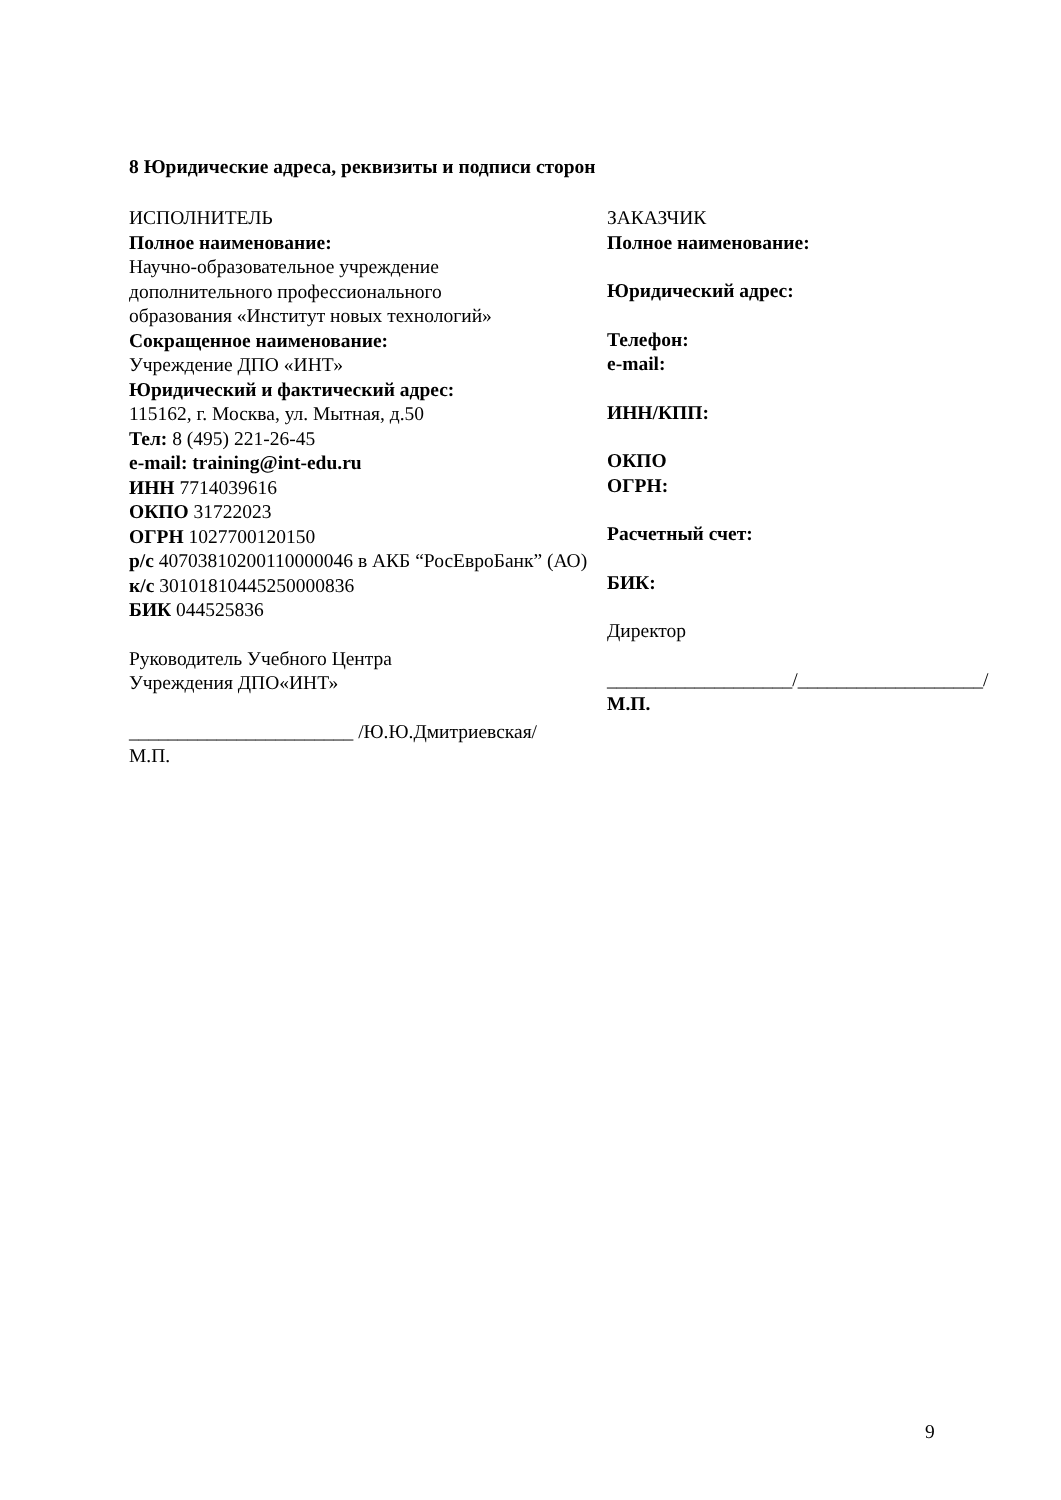8 Юридические адреса, реквизиты и подписи сторон
ИСПОЛНИТЕЛЬ
Полное наименование:
Научно-образовательное учреждение
дополнительного профессионального
образования «Институт новых технологий»
Сокращенное наименование:
Учреждение ДПО «ИНТ»
Юридический и фактический адрес:
115162, г. Москва, ул. Мытная, д.50
Тел: 8 (495) 221-26-45
e-mail: training@int-edu.ru
ИНН 7714039616
ОКПО 31722023
ОГРН 1027700120150
р/с 40703810200110000046 в АКБ “РосЕвроБанк” (АО)
к/с 30101810445250000836
БИК 044525836
Руководитель Учебного Центра
Учреждения ДПО«ИНТ»
_______________________ /Ю.Ю.Дмитриевская/
М.П.
ЗАКАЗЧИК
Полное наименование:
Юридический адрес:
Телефон:
e-mail:
ИНН/КПП:
ОКПО
ОГРН:
Расчетный счет:
БИК:
Директор
___________________/___________________/
М.П.
9